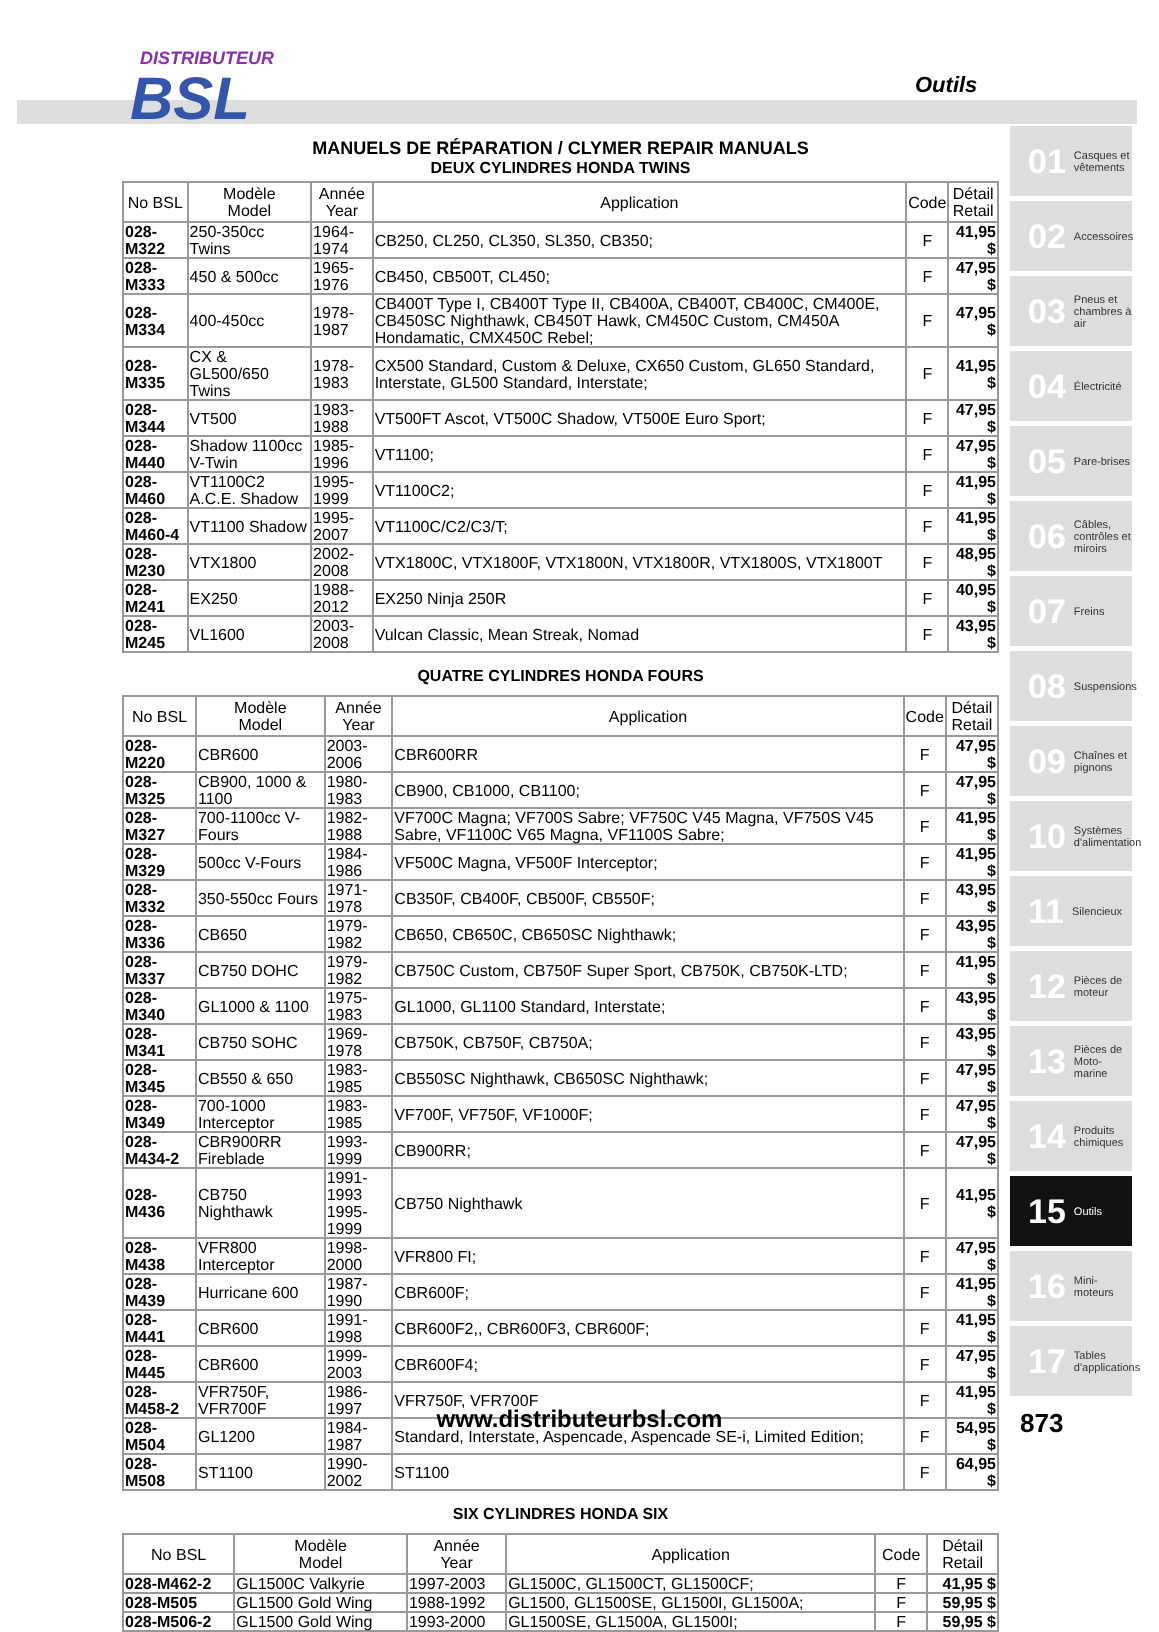DISTRIBUTEUR
BSL
Outils
MANUELS DE RÉPARATION / CLYMER REPAIR MANUALS
DEUX CYLINDRES HONDA TWINS
| No BSL | Modèle Model | Année Year | Application | Code | Détail Retail |
| --- | --- | --- | --- | --- | --- |
| 028-M322 | 250-350cc Twins | 1964-1974 | CB250, CL250, CL350, SL350, CB350; | F | 41,95 $ |
| 028-M333 | 450 & 500cc | 1965-1976 | CB450, CB500T, CL450; | F | 47,95 $ |
| 028-M334 | 400-450cc | 1978-1987 | CB400T Type I, CB400T Type II, CB400A, CB400T, CB400C, CM400E, CB450SC Nighthawk, CB450T Hawk, CM450C Custom, CM450A Hondamatic, CMX450C Rebel; | F | 47,95 $ |
| 028-M335 | CX & GL500/650 Twins | 1978-1983 | CX500 Standard, Custom & Deluxe, CX650 Custom, GL650 Standard, Interstate, GL500 Standard, Interstate; | F | 41,95 $ |
| 028-M344 | VT500 | 1983-1988 | VT500FT Ascot, VT500C Shadow, VT500E Euro Sport; | F | 47,95 $ |
| 028-M440 | Shadow 1100cc V-Twin | 1985-1996 | VT1100; | F | 47,95 $ |
| 028-M460 | VT1100C2 A.C.E. Shadow | 1995-1999 | VT1100C2; | F | 41,95 $ |
| 028-M460-4 | VT1100 Shadow | 1995-2007 | VT1100C/C2/C3/T; | F | 41,95 $ |
| 028-M230 | VTX1800 | 2002-2008 | VTX1800C, VTX1800F, VTX1800N, VTX1800R, VTX1800S, VTX1800T | F | 48,95 $ |
| 028-M241 | EX250 | 1988-2012 | EX250 Ninja 250R | F | 40,95 $ |
| 028-M245 | VL1600 | 2003-2008 | Vulcan Classic, Mean Streak, Nomad | F | 43,95 $ |
QUATRE CYLINDRES HONDA FOURS
| No BSL | Modèle Model | Année Year | Application | Code | Détail Retail |
| --- | --- | --- | --- | --- | --- |
| 028-M220 | CBR600 | 2003-2006 | CBR600RR | F | 47,95 $ |
| 028-M325 | CB900, 1000 & 1100 | 1980-1983 | CB900, CB1000, CB1100; | F | 47,95 $ |
| 028-M327 | 700-1100cc V-Fours | 1982-1988 | VF700C Magna; VF700S Sabre; VF750C V45 Magna, VF750S V45 Sabre, VF1100C V65 Magna, VF1100S Sabre; | F | 41,95 $ |
| 028-M329 | 500cc V-Fours | 1984-1986 | VF500C Magna, VF500F Interceptor; | F | 41,95 $ |
| 028-M332 | 350-550cc Fours | 1971-1978 | CB350F, CB400F, CB500F, CB550F; | F | 43,95 $ |
| 028-M336 | CB650 | 1979-1982 | CB650, CB650C, CB650SC Nighthawk; | F | 43,95 $ |
| 028-M337 | CB750 DOHC | 1979-1982 | CB750C Custom, CB750F Super Sport, CB750K, CB750K-LTD; | F | 41,95 $ |
| 028-M340 | GL1000 & 1100 | 1975-1983 | GL1000, GL1100 Standard, Interstate; | F | 43,95 $ |
| 028-M341 | CB750 SOHC | 1969-1978 | CB750K, CB750F, CB750A; | F | 43,95 $ |
| 028-M345 | CB550 & 650 | 1983-1985 | CB550SC Nighthawk, CB650SC Nighthawk; | F | 47,95 $ |
| 028-M349 | 700-1000 Interceptor | 1983-1985 | VF700F, VF750F, VF1000F; | F | 47,95 $ |
| 028-M434-2 | CBR900RR Fireblade | 1993-1999 | CB900RR; | F | 47,95 $ |
| 028-M436 | CB750 Nighthawk | 1991-1993 1995-1999 | CB750 Nighthawk | F | 41,95 $ |
| 028-M438 | VFR800 Interceptor | 1998-2000 | VFR800 FI; | F | 47,95 $ |
| 028-M439 | Hurricane 600 | 1987-1990 | CBR600F; | F | 41,95 $ |
| 028-M441 | CBR600 | 1991-1998 | CBR600F2,, CBR600F3, CBR600F; | F | 41,95 $ |
| 028-M445 | CBR600 | 1999-2003 | CBR600F4; | F | 47,95 $ |
| 028-M458-2 | VFR750F, VFR700F | 1986-1997 | VFR750F, VFR700F | F | 41,95 $ |
| 028-M504 | GL1200 | 1984-1987 | Standard, Interstate, Aspencade, Aspencade SE-i, Limited Edition; | F | 54,95 $ |
| 028-M508 | ST1100 | 1990-2002 | ST1100 | F | 64,95 $ |
SIX CYLINDRES HONDA SIX
| No BSL | Modèle Model | Année Year | Application | Code | Détail Retail |
| --- | --- | --- | --- | --- | --- |
| 028-M462-2 | GL1500C Valkyrie | 1997-2003 | GL1500C, GL1500CT, GL1500CF; | F | 41,95 $ |
| 028-M505 | GL1500 Gold Wing | 1988-1992 | GL1500, GL1500SE, GL1500I, GL1500A; | F | 59,95 $ |
| 028-M506-2 | GL1500 Gold Wing | 1993-2000 | GL1500SE, GL1500A, GL1500I; | F | 59,95 $ |
01 Casques et vêtements
02 Accessoires
03 Pneus et chambres à air
04 Électricité
05 Pare-brises
06 Câbles, contrôles et miroirs
07 Freins
08 Suspensions
09 Chaînes et pignons
10 Systèmes d'alimentation
11 Silencieux
12 Pièces de moteur
13 Pièces de Moto-marine
14 Produits chimiques
15 Outils
16 Mini-moteurs
17 Tables d'applications
www.distributeurbsl.com 873